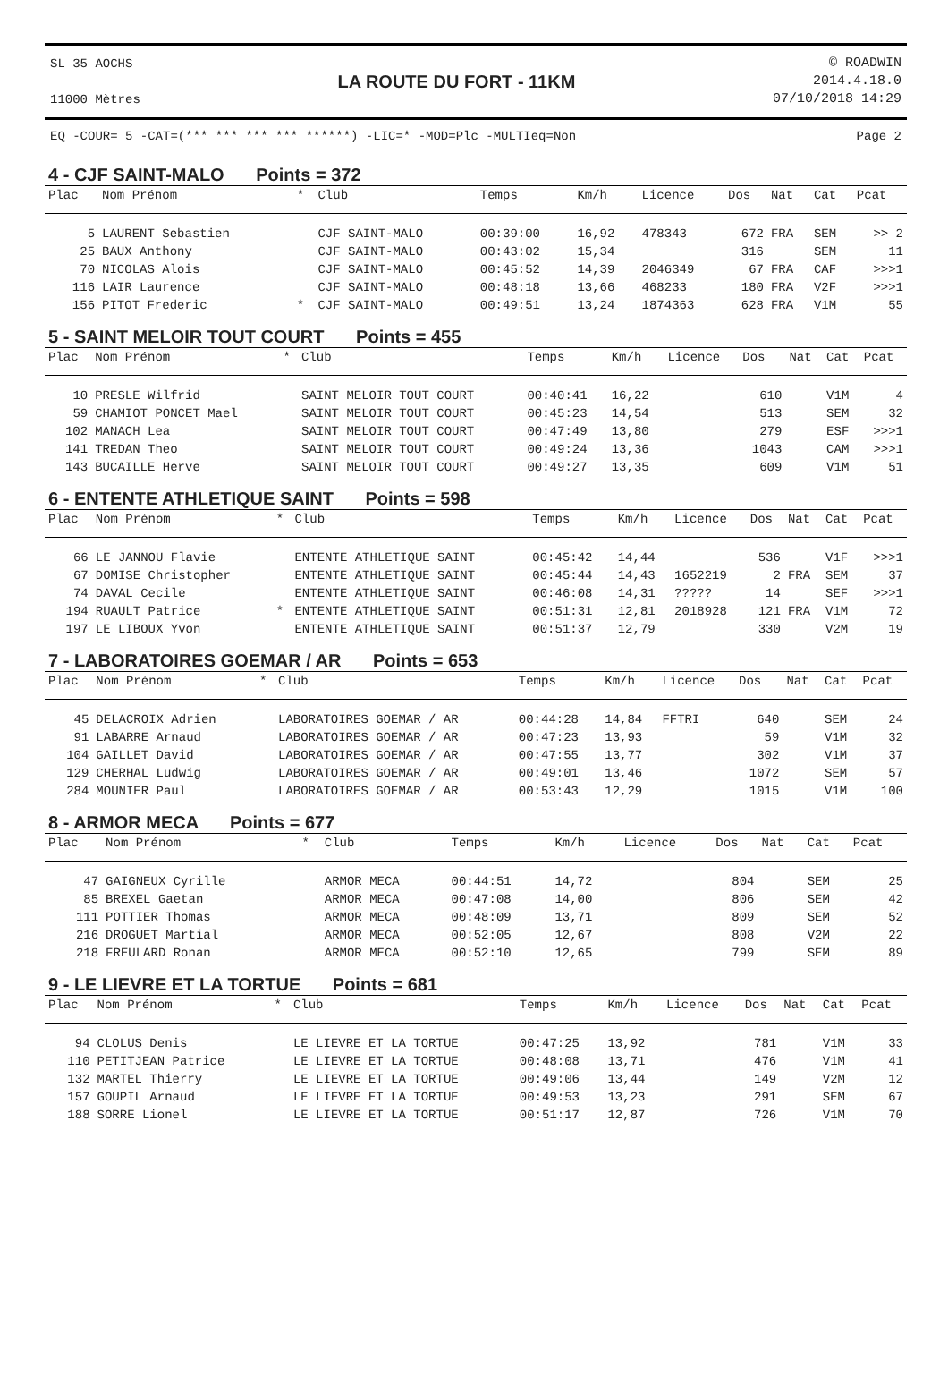SL 35 AOCHS
11000 Mètres
LA ROUTE DU FORT - 11KM
© ROADWIN
2014.4.18.0
07/10/2018 14:29
EQ -COUR= 5 -CAT=(*** *** *** *** ******) -LIC=* -MOD=Plc -MULTIeq=Non Page 2
4 - CJF SAINT-MALO Points = 372
| Plac | Nom Prénom | * | Club | Temps | Km/h | Licence | Dos | Nat | Cat | Pcat |
| --- | --- | --- | --- | --- | --- | --- | --- | --- | --- | --- |
| 5 | LAURENT Sebastien | | CJF SAINT-MALO | 00:39:00 | 16,92 | 478343 | 672 | FRA | SEM | >> 2 |
| 25 | BAUX Anthony | | CJF SAINT-MALO | 00:43:02 | 15,34 | | 316 | | SEM | 11 |
| 70 | NICOLAS Alois | | CJF SAINT-MALO | 00:45:52 | 14,39 | 2046349 | 67 | FRA | CAF | >>>1 |
| 116 | LAIR Laurence | | CJF SAINT-MALO | 00:48:18 | 13,66 | 468233 | 180 | FRA | V2F | >>>1 |
| 156 | PITOT Frederic | * | CJF SAINT-MALO | 00:49:51 | 13,24 | 1874363 | 628 | FRA | V1M | 55 |
5 - SAINT MELOIR TOUT COURT Points = 455
| Plac | Nom Prénom | * | Club | Temps | Km/h | Licence | Dos | Nat | Cat | Pcat |
| --- | --- | --- | --- | --- | --- | --- | --- | --- | --- | --- |
| 10 | PRESLE Wilfrid | | SAINT MELOIR TOUT COURT | 00:40:41 | 16,22 | | 610 | | V1M | 4 |
| 59 | CHAMIOT PONCET Mael | | SAINT MELOIR TOUT COURT | 00:45:23 | 14,54 | | 513 | | SEM | 32 |
| 102 | MANACH Lea | | SAINT MELOIR TOUT COURT | 00:47:49 | 13,80 | | 279 | | ESF | >>>1 |
| 141 | TREDAN Theo | | SAINT MELOIR TOUT COURT | 00:49:24 | 13,36 | | 1043 | | CAM | >>>1 |
| 143 | BUCAILLE Herve | | SAINT MELOIR TOUT COURT | 00:49:27 | 13,35 | | 609 | | V1M | 51 |
6 - ENTENTE ATHLETIQUE SAINT Points = 598
| Plac | Nom Prénom | * | Club | Temps | Km/h | Licence | Dos | Nat | Cat | Pcat |
| --- | --- | --- | --- | --- | --- | --- | --- | --- | --- | --- |
| 66 | LE JANNOU Flavie | | ENTENTE ATHLETIQUE SAINT | 00:45:42 | 14,44 | | 536 | | V1F | >>>1 |
| 67 | DOMISE Christopher | | ENTENTE ATHLETIQUE SAINT | 00:45:44 | 14,43 | 1652219 | 2 | FRA | SEM | 37 |
| 74 | DAVAL Cecile | | ENTENTE ATHLETIQUE SAINT | 00:46:08 | 14,31 | ????? | 14 | | SEF | >>>1 |
| 194 | RUAULT Patrice | * | ENTENTE ATHLETIQUE SAINT | 00:51:31 | 12,81 | 2018928 | 121 | FRA | V1M | 72 |
| 197 | LE LIBOUX Yvon | | ENTENTE ATHLETIQUE SAINT | 00:51:37 | 12,79 | | 330 | | V2M | 19 |
7 - LABORATOIRES GOEMAR / AR Points = 653
| Plac | Nom Prénom | * | Club | Temps | Km/h | Licence | Dos | Nat | Cat | Pcat |
| --- | --- | --- | --- | --- | --- | --- | --- | --- | --- | --- |
| 45 | DELACROIX Adrien | | LABORATOIRES GOEMAR / AR | 00:44:28 | 14,84 | FFTRI | 640 | | SEM | 24 |
| 91 | LABARRE Arnaud | | LABORATOIRES GOEMAR / AR | 00:47:23 | 13,93 | | 59 | | V1M | 32 |
| 104 | GAILLET David | | LABORATOIRES GOEMAR / AR | 00:47:55 | 13,77 | | 302 | | V1M | 37 |
| 129 | CHERHAL Ludwig | | LABORATOIRES GOEMAR / AR | 00:49:01 | 13,46 | | 1072 | | SEM | 57 |
| 284 | MOUNIER Paul | | LABORATOIRES GOEMAR / AR | 00:53:43 | 12,29 | | 1015 | | V1M | 100 |
8 - ARMOR MECA Points = 677
| Plac | Nom Prénom | * | Club | Temps | Km/h | Licence | Dos | Nat | Cat | Pcat |
| --- | --- | --- | --- | --- | --- | --- | --- | --- | --- | --- |
| 47 | GAIGNEUX Cyrille | | ARMOR MECA | 00:44:51 | 14,72 | | 804 | | SEM | 25 |
| 85 | BREXEL Gaetan | | ARMOR MECA | 00:47:08 | 14,00 | | 806 | | SEM | 42 |
| 111 | POTTIER Thomas | | ARMOR MECA | 00:48:09 | 13,71 | | 809 | | SEM | 52 |
| 216 | DROGUET Martial | | ARMOR MECA | 00:52:05 | 12,67 | | 808 | | V2M | 22 |
| 218 | FREULARD Ronan | | ARMOR MECA | 00:52:10 | 12,65 | | 799 | | SEM | 89 |
9 - LE LIEVRE ET LA TORTUE Points = 681
| Plac | Nom Prénom | * | Club | Temps | Km/h | Licence | Dos | Nat | Cat | Pcat |
| --- | --- | --- | --- | --- | --- | --- | --- | --- | --- | --- |
| 94 | CLOLUS Denis | | LE LIEVRE ET LA TORTUE | 00:47:25 | 13,92 | | 781 | | V1M | 33 |
| 110 | PETITJEAN Patrice | | LE LIEVRE ET LA TORTUE | 00:48:08 | 13,71 | | 476 | | V1M | 41 |
| 132 | MARTEL Thierry | | LE LIEVRE ET LA TORTUE | 00:49:06 | 13,44 | | 149 | | V2M | 12 |
| 157 | GOUPIL Arnaud | | LE LIEVRE ET LA TORTUE | 00:49:53 | 13,23 | | 291 | | SEM | 67 |
| 188 | SORRE Lionel | | LE LIEVRE ET LA TORTUE | 00:51:17 | 12,87 | | 726 | | V1M | 70 |